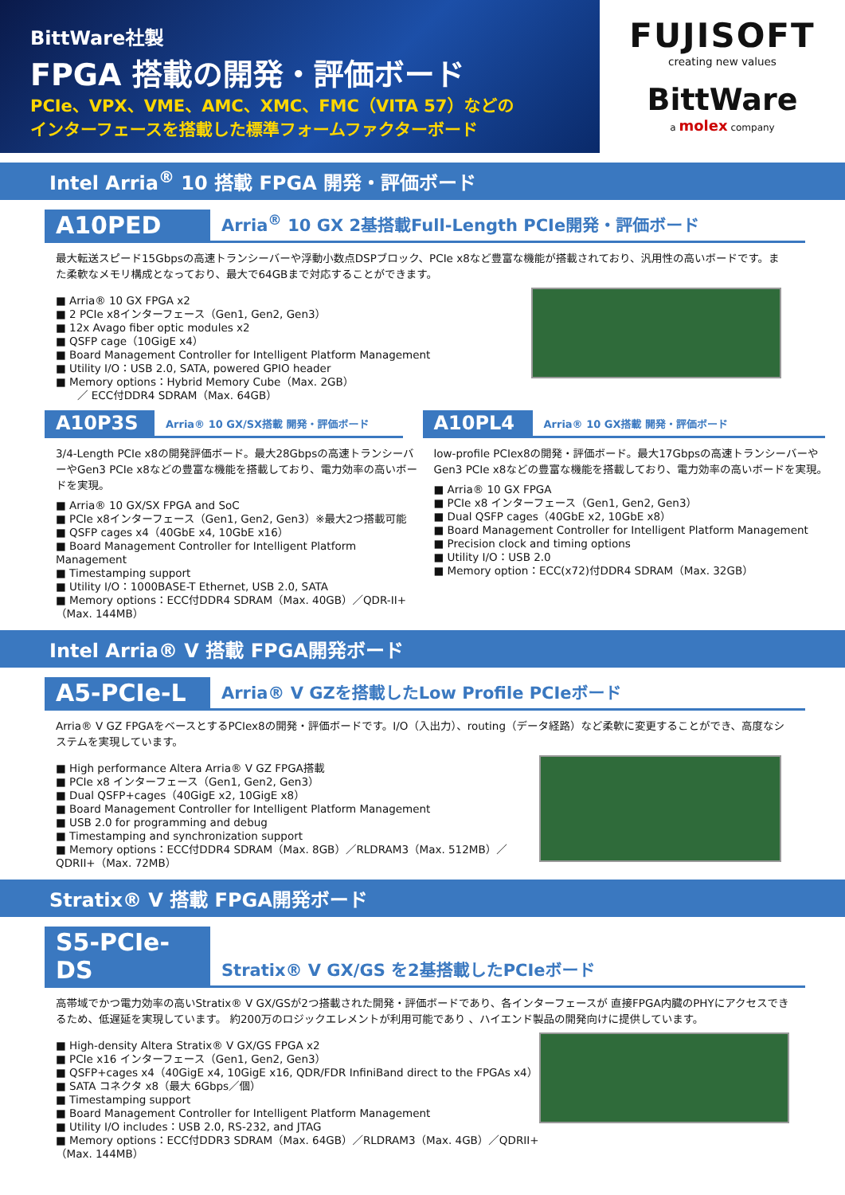BittWare社製
FPGA 搭載の開発・評価ボード
PCIe、VPX、VME、AMC、XMC、FMC（VITA 57）などの
インターフェースを搭載した標準フォームファクターボード
FUJISOFT
creating new values
BittWare
a molex company
Intel Arria<sup>®</sup> 10 搭載 FPGA 開発・評価ボード
A10PED
Arria<sup>®</sup> 10 GX 2基搭載Full-Length PCIe開発・評価ボード
最大転送スピード15Gbpsの高速トランシーバーや浮動小数点DSPブロック、PCIe x8など豊富な機能が搭載されており、汎用性の高いボードです。また柔軟なメモリ構成となっており、最大で64GBまで対応することができます。
■ Arria® 10 GX FPGA x2
■ 2 PCIe x8インターフェース（Gen1, Gen2, Gen3）
■ 12x Avago fiber optic modules x2
■ QSFP cage（10GigE x4）
■ Board Management Controller for Intelligent Platform Management
■ Utility I/O：USB 2.0, SATA, powered GPIO header
■ Memory options：Hybrid Memory Cube（Max. 2GB）
　　／ ECC付DDR4 SDRAM（Max. 64GB）
A10P3S
Arria® 10 GX/SX搭載 開発・評価ボード
3/4-Length PCIe x8の開発評価ボード。最大28Gbpsの高速トランシーバーやGen3 PCIe x8などの豊富な機能を搭載しており、電力効率の高いボードを実現。
■ Arria® 10 GX/SX FPGA and SoC
■ PCIe x8インターフェース（Gen1, Gen2, Gen3）※最大2つ搭載可能
■ QSFP cages x4（40GbE x4, 10GbE x16）
■ Board Management Controller for Intelligent Platform Management
■ Timestamping support
■ Utility I/O：1000BASE-T Ethernet, USB 2.0, SATA
■ Memory options：ECC付DDR4 SDRAM（Max. 40GB）／QDR-II+（Max. 144MB）
A10PL4
Arria® 10 GX搭載 開発・評価ボード
low-profile PCIex8の開発・評価ボード。最大17Gbpsの高速トランシーバーやGen3 PCIe x8などの豊富な機能を搭載しており、電力効率の高いボードを実現。
■ Arria® 10 GX FPGA
■ PCIe x8 インターフェース（Gen1, Gen2, Gen3）
■ Dual QSFP cages（40GbE x2, 10GbE x8）
■ Board Management Controller for Intelligent Platform Management
■ Precision clock and timing options
■ Utility I/O：USB 2.0
■ Memory option：ECC(x72)付DDR4 SDRAM（Max. 32GB）
Intel Arria® V 搭載 FPGA開発ボード
A5-PCIe-L
Arria® V GZを搭載したLow Profile PCIeボード
Arria® V GZ FPGAをベースとするPCIex8の開発・評価ボードです。I/O（入出力）、routing（データ経路）など柔軟に変更することができ、高度なシステムを実現しています。
■ High performance Altera Arria® V GZ FPGA搭載
■ PCIe x8 インターフェース（Gen1, Gen2, Gen3）
■ Dual QSFP+cages（40GigE x2, 10GigE x8）
■ Board Management Controller for Intelligent Platform Management
■ USB 2.0 for programming and debug
■ Timestamping and synchronization support
■ Memory options：ECC付DDR4 SDRAM（Max. 8GB）／RLDRAM3（Max. 512MB）／QDRII+（Max. 72MB）
Stratix® V 搭載 FPGA開発ボード
S5-PCIe-DS
Stratix® V GX/GS を2基搭載したPCIeボード
高帯域でかつ電力効率の高いStratix® V GX/GSが2つ搭載された開発・評価ボードであり、各インターフェースが 直接FPGA内臓のPHYにアクセスできるため、低遅延を実現しています。 約200万のロジックエレメントが利用可能であり 、ハイエンド製品の開発向けに提供しています。
■ High-density Altera Stratix® V GX/GS FPGA x2
■ PCIe x16 インターフェース（Gen1, Gen2, Gen3）
■ QSFP+cages x4（40GigE x4, 10GigE x16, QDR/FDR InfiniBand direct to the FPGAs x4）
■ SATA コネクタ x8（最大 6Gbps／個）
■ Timestamping support
■ Board Management Controller for Intelligent Platform Management
■ Utility I/O includes：USB 2.0, RS-232, and JTAG
■ Memory options：ECC付DDR3 SDRAM（Max. 64GB）／RLDRAM3（Max. 4GB）／QDRII+（Max. 144MB）